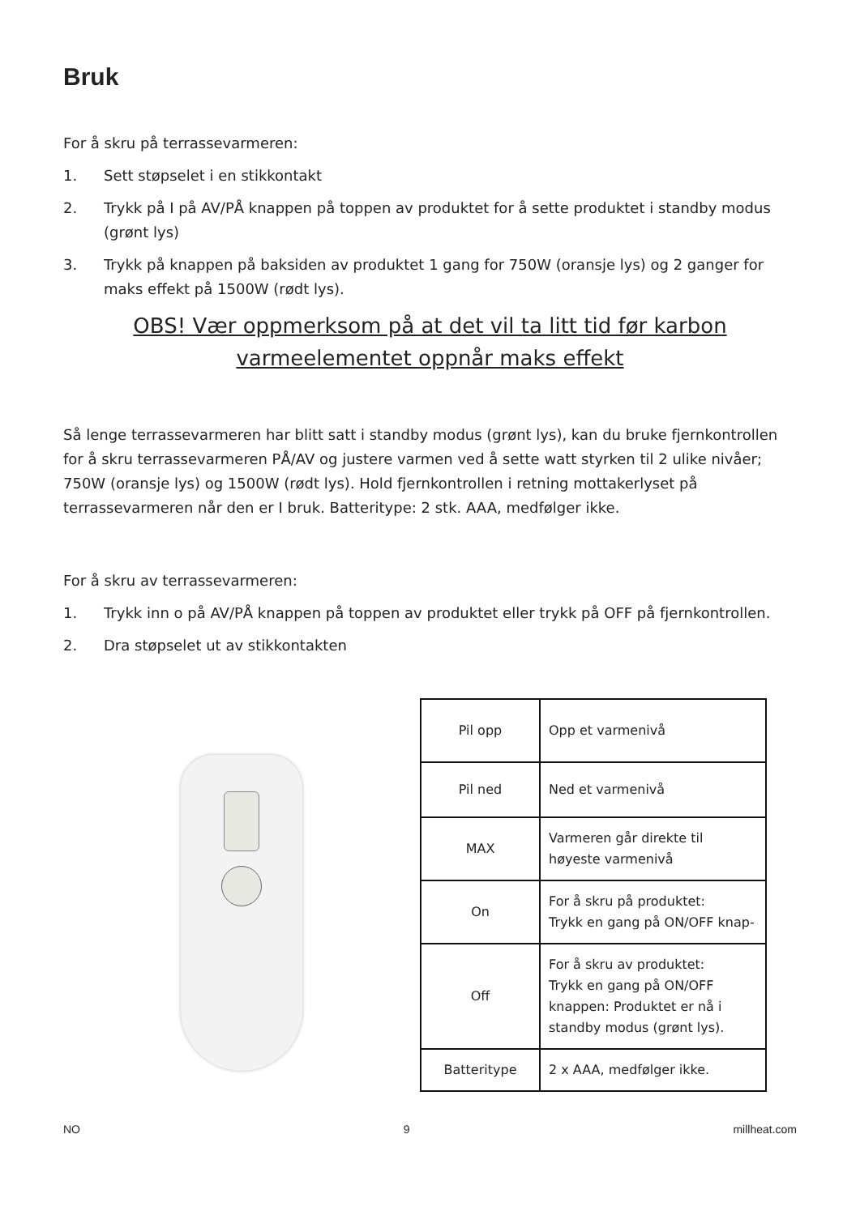Bruk
For å skru på terrassevarmeren:
1. Sett støpselet i en stikkontakt
2. Trykk på I på AV/PÅ knappen på toppen av produktet for å sette produktet i standby modus (grønt lys)
3. Trykk på knappen på baksiden av produktet 1 gang for 750W (oransje lys) og 2 ganger for maks effekt på 1500W (rødt lys).
OBS! Vær oppmerksom på at det vil ta litt tid før karbon varmeelementet oppnår maks effekt
Så lenge terrassevarmeren har blitt satt i standby modus (grønt lys), kan du bruke fjernkontrollen for å skru terrassevarmeren PÅ/AV og justere varmen ved å sette watt styrken til 2 ulike nivåer; 750W (oransje lys) og 1500W (rødt lys). Hold fjernkontrollen i retning mottakerlyset på terrassevarmeren når den er I bruk. Batteritype: 2 stk. AAA, medfølger ikke.
For å skru av terrassevarmeren:
1. Trykk inn o på AV/PÅ knappen på toppen av produktet eller trykk på OFF på fjernkontrollen.
2. Dra støpselet ut av stikkontakten
| Pil opp | Opp et varmenivå |
| Pil ned | Ned et varmenivå |
| MAX | Varmeren går direkte til høyeste varmenivå |
| On | For å skru på produktet: Trykk en gang på ON/OFF knap- |
| Off | For å skru av produktet: Trykk en gang på ON/OFF knappen: Produktet er nå i standby modus (grønt lys). |
| Batteritype | 2 x AAA, medfølger ikke. |
NO 9 millheat.com